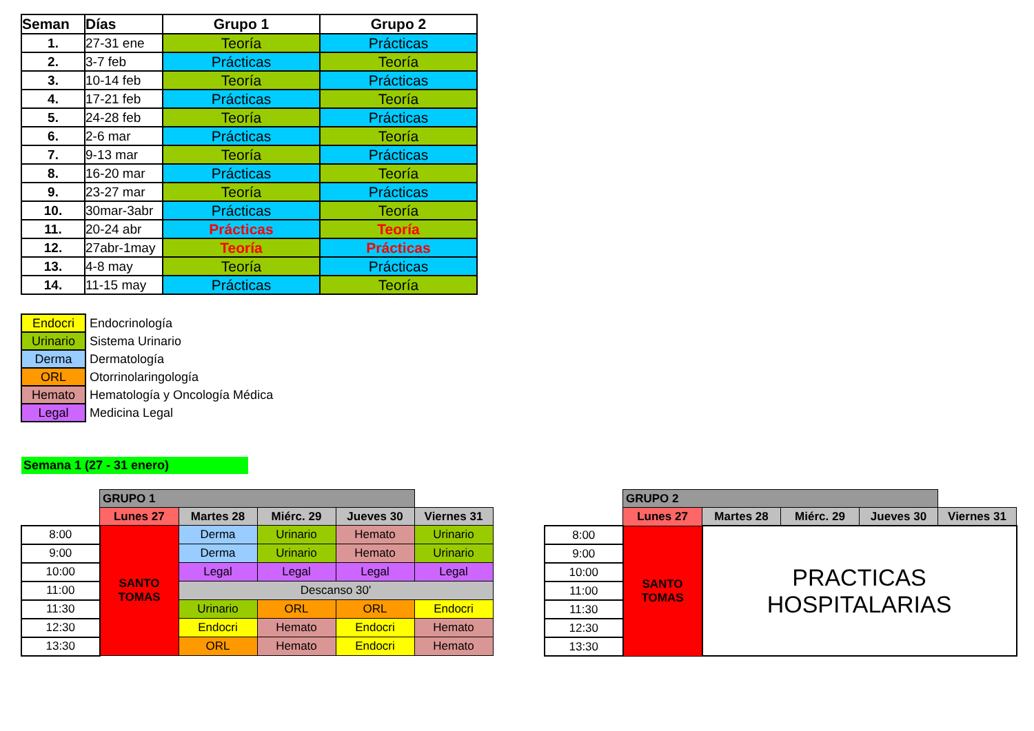| Seman | Días | Grupo 1 | Grupo 2 |
| --- | --- | --- | --- |
| 1. | 27-31 ene | Teoría | Prácticas |
| 2. | 3-7 feb | Prácticas | Teoría |
| 3. | 10-14 feb | Teoría | Prácticas |
| 4. | 17-21 feb | Prácticas | Teoría |
| 5. | 24-28 feb | Teoría | Prácticas |
| 6. | 2-6 mar | Prácticas | Teoría |
| 7. | 9-13 mar | Teoría | Prácticas |
| 8. | 16-20 mar | Prácticas | Teoría |
| 9. | 23-27 mar | Teoría | Prácticas |
| 10. | 30mar-3abr | Prácticas | Teoría |
| 11. | 20-24 abr | Prácticas | Teoría |
| 12. | 27abr-1may | Teoría | Prácticas |
| 13. | 4-8 may | Teoría | Prácticas |
| 14. | 11-15 may | Prácticas | Teoría |
| Endocri | Endocrinología |
| Urinario | Sistema Urinario |
| Derma | Dermatología |
| ORL | Otorrinolaringología |
| Hemato | Hematología y Oncología Médica |
| Legal | Medicina Legal |
Semana 1 (27 - 31 enero)
| | GRUPO 1 | | | | |
| | Lunes 27 | Martes 28 | Miérc. 29 | Jueves 30 | Viernes 31 |
| 8:00 | SANTO TOMAS | Derma | Urinario | Hemato | Urinario |
| 9:00 | | Derma | Urinario | Hemato | Urinario |
| 10:00 | | Legal | Legal | Legal | Legal |
| 11:00 | | Descanso 30' | | | |
| 11:30 | | Urinario | ORL | ORL | Endocri |
| 12:30 | | Endocri | Hemato | Endocri | Hemato |
| 13:30 | | ORL | Hemato | Endocri | Hemato |
| | GRUPO 2 | | | | |
| | Lunes 27 | Martes 28 | Miérc. 29 | Jueves 30 | Viernes 31 |
| 8:00 | SANTO TOMAS | PRACTICAS HOSPITALARIAS | | | |
| 9:00 | | | | | |
| 10:00 | | | | | |
| 11:00 | | | | | |
| 11:30 | | | | | |
| 12:30 | | | | | |
| 13:30 | | | | | |